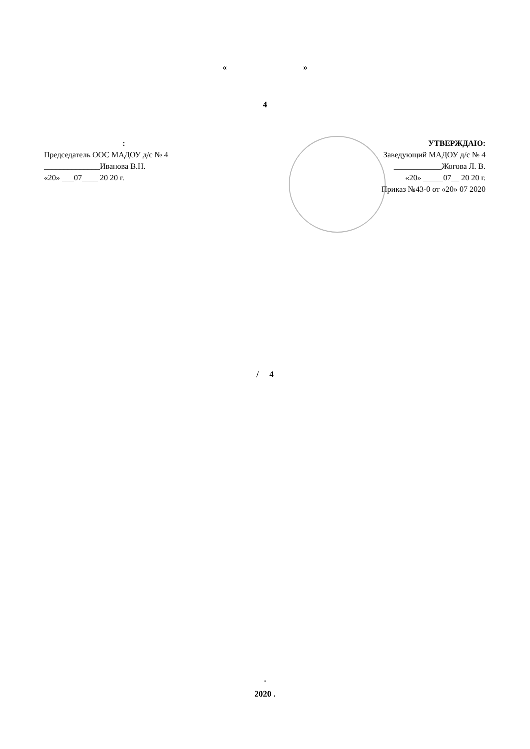« »
4
:
Председатель ООС МАДОУ д/с № 4
______________Иванова В.Н.
«20» ___07____ 20 20 г.
УТВЕРЖДАЮ:
Заведующий МАДОУ д/с № 4
____________Жогова Л. В.
«20» _____07__ 20 20 г.
Приказ №43-0 от «20» 07 2020
/ 4
.
2020 .